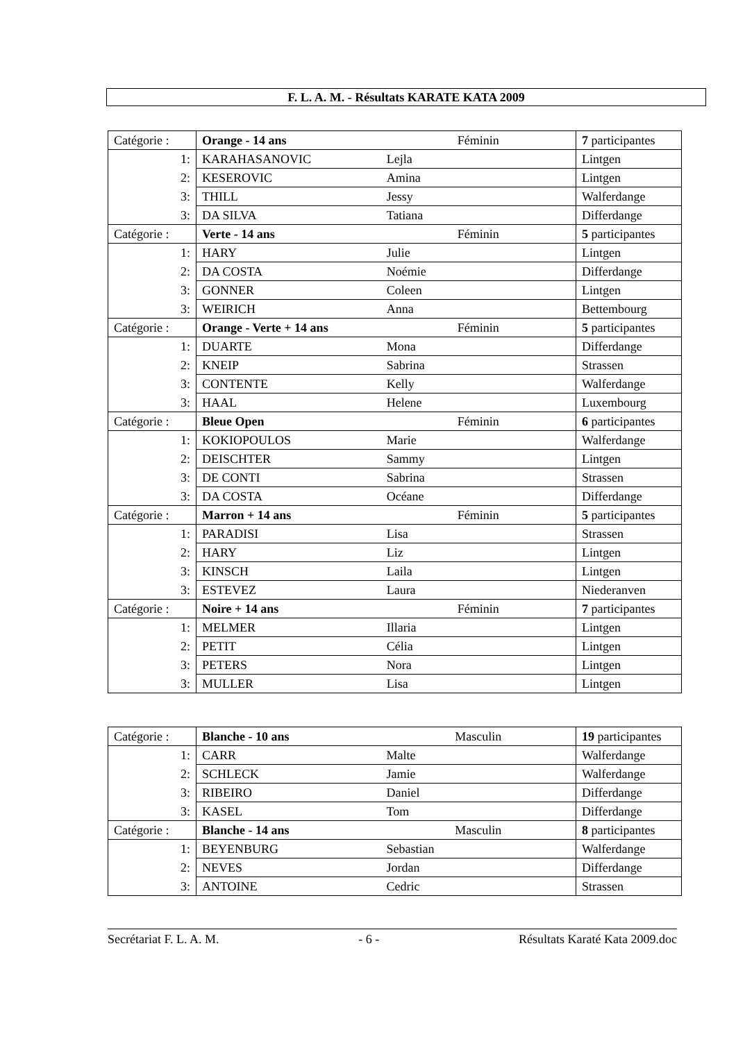F. L. A. M. - Résultats KARATE KATA 2009
| Catégorie : | Orange - 14 ans | Féminin | 7 participantes |
| 1: | KARAHASANOVIC | Lejla | Lintgen |
| 2: | KESEROVIC | Amina | Lintgen |
| 3: | THILL | Jessy | Walferdange |
| 3: | DA SILVA | Tatiana | Differdange |
| Catégorie : | Verte - 14 ans | Féminin | 5 participantes |
| 1: | HARY | Julie | Lintgen |
| 2: | DA COSTA | Noémie | Differdange |
| 3: | GONNER | Coleen | Lintgen |
| 3: | WEIRICH | Anna | Bettembourg |
| Catégorie : | Orange - Verte + 14 ans | Féminin | 5 participantes |
| 1: | DUARTE | Mona | Differdange |
| 2: | KNEIP | Sabrina | Strassen |
| 3: | CONTENTE | Kelly | Walferdange |
| 3: | HAAL | Helene | Luxembourg |
| Catégorie : | Bleue Open | Féminin | 6 participantes |
| 1: | KOKIOPOULOS | Marie | Walferdange |
| 2: | DEISCHTER | Sammy | Lintgen |
| 3: | DE CONTI | Sabrina | Strassen |
| 3: | DA COSTA | Océane | Differdange |
| Catégorie : | Marron + 14 ans | Féminin | 5 participantes |
| 1: | PARADISI | Lisa | Strassen |
| 2: | HARY | Liz | Lintgen |
| 3: | KINSCH | Laila | Lintgen |
| 3: | ESTEVEZ | Laura | Niederanven |
| Catégorie : | Noire + 14 ans | Féminin | 7 participantes |
| 1: | MELMER | Illaria | Lintgen |
| 2: | PETIT | Célia | Lintgen |
| 3: | PETERS | Nora | Lintgen |
| 3: | MULLER | Lisa | Lintgen |
| Catégorie : | Blanche - 10 ans | Masculin | 19 participantes |
| 1: | CARR | Malte | Walferdange |
| 2: | SCHLECK | Jamie | Walferdange |
| 3: | RIBEIRO | Daniel | Differdange |
| 3: | KASEL | Tom | Differdange |
| Catégorie : | Blanche - 14 ans | Masculin | 8 participantes |
| 1: | BEYENBURG | Sebastian | Walferdange |
| 2: | NEVES | Jordan | Differdange |
| 3: | ANTOINE | Cedric | Strassen |
Secrétariat F. L. A. M. - 6 - Résultats Karaté Kata 2009.doc